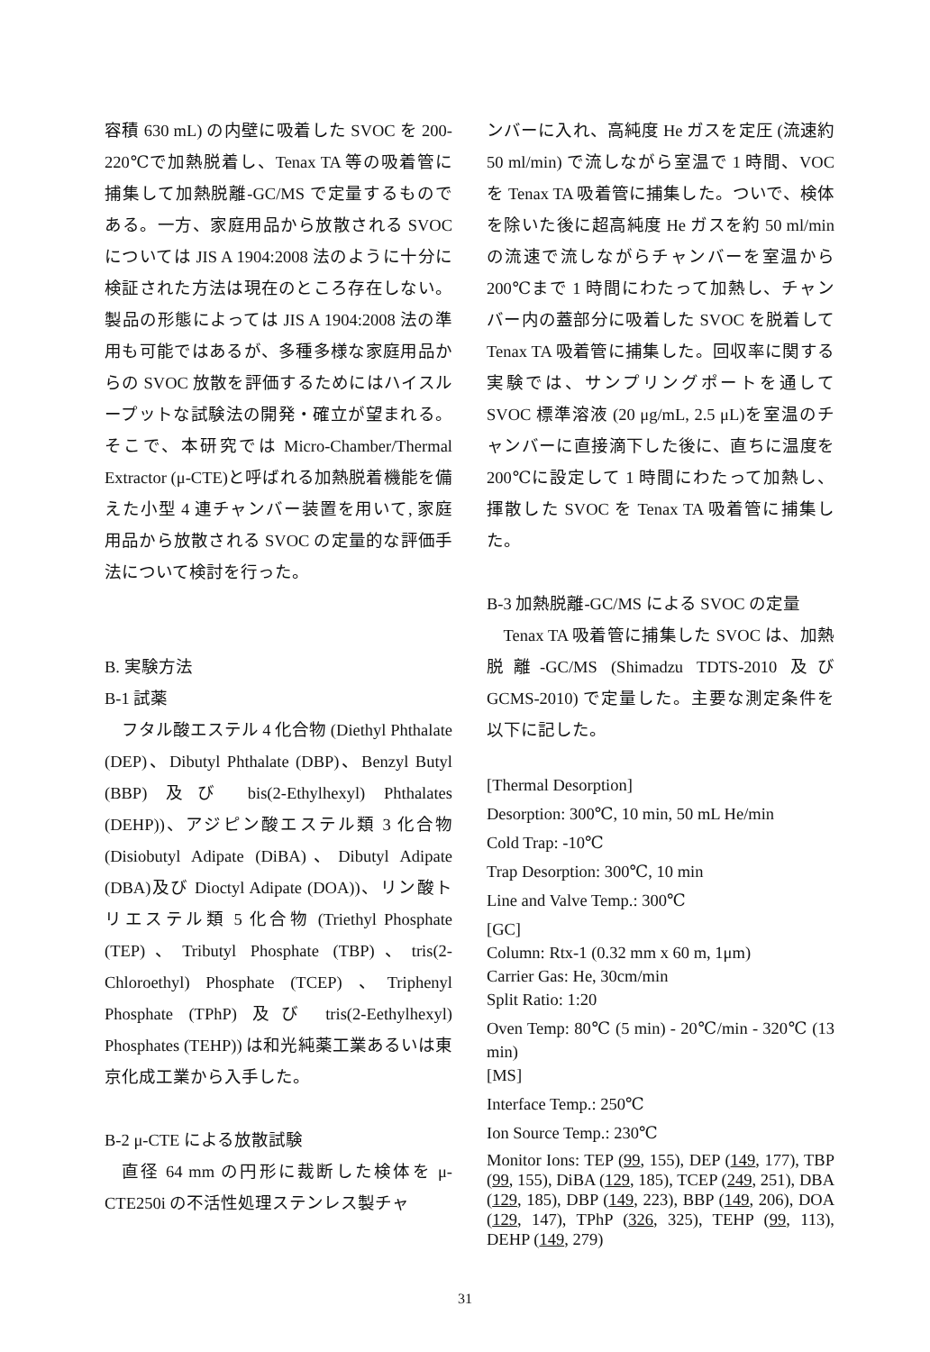容積 630 mL) の内壁に吸着した SVOC を 200-220℃で加熱脱着し、Tenax TA 等の吸着管に捕集して加熱脱離-GC/MS で定量するものである。一方、家庭用品から放散される SVOC については JIS A 1904:2008 法のように十分に検証された方法は現在のところ存在しない。製品の形態によっては JIS A 1904:2008 法の準用も可能ではあるが、多種多様な家庭用品からの SVOC 放散を評価するためにはハイスループットな試験法の開発・確立が望まれる。そこで、本研究では Micro-Chamber/Thermal Extractor (μ-CTE)と呼ばれる加熱脱着機能を備えた小型 4 連チャンバー装置を用いて, 家庭用品から放散される SVOC の定量的な評価手法について検討を行った。
B. 実験方法
B-1 試薬
フタル酸エステル 4 化合物 (Diethyl Phthalate (DEP)、Dibutyl Phthalate (DBP)、Benzyl Butyl (BBP) 及び bis(2-Ethylhexyl) Phthalates (DEHP))、アジピン酸エステル類 3 化合物 (Disiobutyl Adipate (DiBA)、Dibutyl Adipate (DBA)及び Dioctyl Adipate (DOA))、リン酸トリエステル類 5 化合物 (Triethyl Phosphate (TEP)、Tributyl Phosphate (TBP)、tris(2-Chloroethyl) Phosphate (TCEP) 、Triphenyl Phosphate (TPhP) 及び tris(2-Eethylhexyl) Phosphates (TEHP)) は和光純薬工業あるいは東京化成工業から入手した。
B-2 μ-CTE による放散試験
直径 64 mm の円形に裁断した検体を μ-CTE250i の不活性処理ステンレス製チャ
ンバーに入れ、高純度 He ガスを定圧 (流速約 50 ml/min) で流しながら室温で 1 時間、VOC を Tenax TA 吸着管に捕集した。ついで、検体を除いた後に超高純度 He ガスを約 50 ml/min の流速で流しながらチャンバーを室温から 200℃まで 1 時間にわたって加熱し、チャンバー内の蓋部分に吸着した SVOC を脱着して Tenax TA 吸着管に捕集した。回収率に関する実験では、サンプリングポートを通して SVOC 標準溶液 (20 μg/mL, 2.5 μL)を室温のチャンバーに直接滴下した後に、直ちに温度を 200℃に設定して 1 時間にわたって加熱し、揮散した SVOC を Tenax TA 吸着管に捕集した。
B-3 加熱脱離-GC/MS による SVOC の定量
Tenax TA 吸着管に捕集した SVOC は、加熱脱離-GC/MS (Shimadzu TDTS-2010 及び GCMS-2010) で定量した。主要な測定条件を以下に記した。
[Thermal Desorption]
Desorption: 300℃, 10 min, 50 mL He/min
Cold Trap: -10℃
Trap Desorption: 300℃, 10 min
Line and Valve Temp.: 300℃
[GC]
Column: Rtx-1 (0.32 mm x 60 m, 1μm)
Carrier Gas: He, 30cm/min
Split Ratio: 1:20
Oven Temp: 80℃ (5 min) - 20℃/min - 320℃ (13 min)
[MS]
Interface Temp.: 250℃
Ion Source Temp.: 230℃
Monitor Ions: TEP (99, 155), DEP (149, 177), TBP (99, 155), DiBA (129, 185), TCEP (249, 251), DBA (129, 185), DBP (149, 223), BBP (149, 206), DOA (129, 147), TPhP (326, 325), TEHP (99, 113), DEHP (149, 279)
31